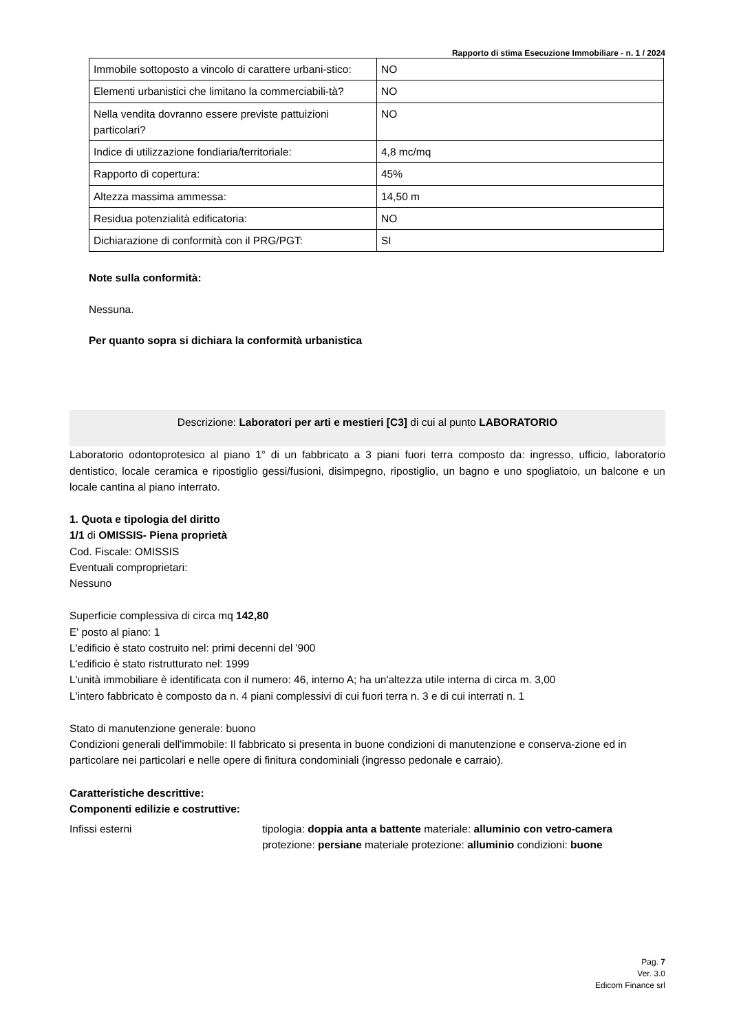Rapporto di stima Esecuzione Immobiliare - n. 1 / 2024
| Immobile sottoposto a vincolo di carattere urbani-stico: | NO |
| Elementi urbanistici che limitano la commerciabili-tà? | NO |
| Nella vendita dovranno essere previste pattuizioni particolari? | NO |
| Indice di utilizzazione fondiaria/territoriale: | 4,8 mc/mq |
| Rapporto di copertura: | 45% |
| Altezza massima ammessa: | 14,50 m |
| Residua potenzialità edificatoria: | NO |
| Dichiarazione di conformità con il PRG/PGT: | SI |
Note sulla conformità:
Nessuna.
Per quanto sopra si dichiara la conformità urbanistica
Descrizione: Laboratori per arti e mestieri [C3] di cui al punto LABORATORIO
Laboratorio odontoprotesico al piano 1° di un fabbricato a 3 piani fuori terra composto da: ingresso, ufficio, laboratorio dentistico, locale ceramica e ripostiglio gessi/fusioni, disimpegno, ripostiglio, un bagno e uno spogliatoio, un balcone e un locale cantina al piano interrato.
1. Quota e tipologia del diritto
1/1 di OMISSIS- Piena proprietà
Cod. Fiscale: OMISSIS
Eventuali comproprietari:
Nessuno
Superficie complessiva di circa mq 142,80
E' posto al piano: 1
L'edificio è stato costruito nel: primi decenni del '900
L'edificio è stato ristrutturato nel: 1999
L'unità immobiliare è identificata con il numero: 46, interno A; ha un'altezza utile interna di circa m. 3,00
L'intero fabbricato è composto da n. 4 piani complessivi di cui fuori terra n. 3 e di cui interrati n. 1
Stato di manutenzione generale: buono
Condizioni generali dell'immobile: Il fabbricato si presenta in buone condizioni di manutenzione e conserva-zione ed in particolare nei particolari e nelle opere di finitura condominiali (ingresso pedonale e carraio).
Caratteristiche descrittive:
Componenti edilizie e costruttive:
Infissi esterni tipologia: doppia anta a battente materiale: alluminio con vetro-camera protezione: persiane materiale protezione: alluminio condizioni: buone
Pag. 7
Ver. 3.0
Edicom Finance srl